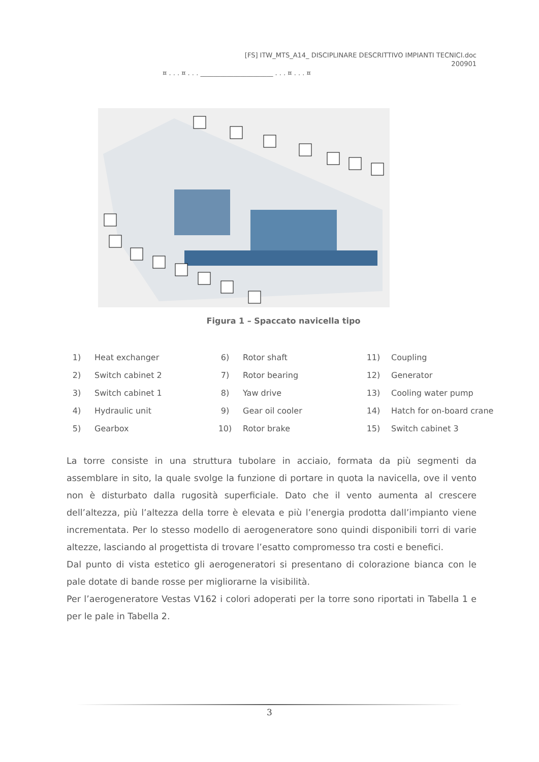[FS] ITW_MTS_A14_ DISCIPLINARE DESCRITTIVO IMPIANTI TECNICI.doc
200901
¤ . . . ¤ . . . ______________________ . . . ¤ . . . ¤
Figura 1 – Spaccato navicella tipo
| 1) | Heat exchanger | 6) | Rotor shaft | 11) | Coupling |
| 2) | Switch cabinet 2 | 7) | Rotor bearing | 12) | Generator |
| 3) | Switch cabinet 1 | 8) | Yaw drive | 13) | Cooling water pump |
| 4) | Hydraulic unit | 9) | Gear oil cooler | 14) | Hatch for on-board crane |
| 5) | Gearbox | 10) | Rotor brake | 15) | Switch cabinet 3 |
La torre consiste in una struttura tubolare in acciaio, formata da più segmenti da assemblare in sito, la quale svolge la funzione di portare in quota la navicella, ove il vento non è disturbato dalla rugosità superficiale. Dato che il vento aumenta al crescere dell’altezza, più l’altezza della torre è elevata e più l’energia prodotta dall’impianto viene incrementata. Per lo stesso modello di aerogeneratore sono quindi disponibili torri di varie altezze, lasciando al progettista di trovare l’esatto compromesso tra costi e benefici.
Dal punto di vista estetico gli aerogeneratori si presentano di colorazione bianca con le pale dotate di bande rosse per migliorarne la visibilità.
Per l’aerogeneratore Vestas V162 i colori adoperati per la torre sono riportati in Tabella 1 e per le pale in Tabella 2.
3